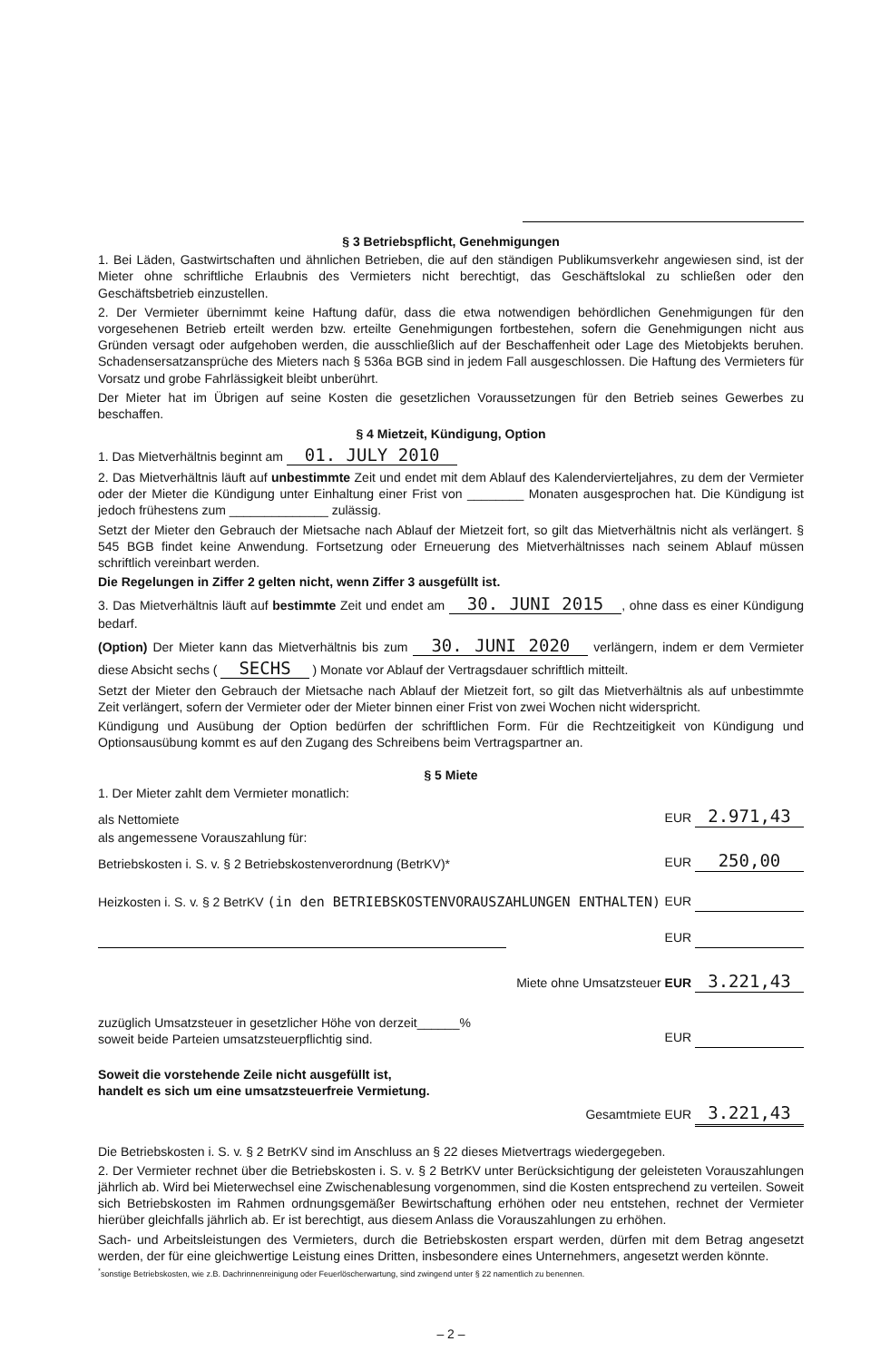§ 3 Betriebspflicht, Genehmigungen
1. Bei Läden, Gastwirtschaften und ähnlichen Betrieben, die auf den ständigen Publikumsverkehr angewiesen sind, ist der Mieter ohne schriftliche Erlaubnis des Vermieters nicht berechtigt, das Geschäftslokal zu schließen oder den Geschäftsbetrieb einzustellen.
2. Der Vermieter übernimmt keine Haftung dafür, dass die etwa notwendigen behördlichen Genehmigungen für den vorgesehenen Betrieb erteilt werden bzw. erteilte Genehmigungen fortbestehen, sofern die Genehmigungen nicht aus Gründen versagt oder aufgehoben werden, die ausschließlich auf der Beschaffenheit oder Lage des Mietobjekts beruhen. Schadensersatzansprüche des Mieters nach § 536a BGB sind in jedem Fall ausgeschlossen. Die Haftung des Vermieters für Vorsatz und grobe Fahrlässigkeit bleibt unberührt.
Der Mieter hat im Übrigen auf seine Kosten die gesetzlichen Voraussetzungen für den Betrieb seines Gewerbes zu beschaffen.
§ 4 Mietzeit, Kündigung, Option
1. Das Mietverhältnis beginnt am 01. JULY 2010
2. Das Mietverhältnis läuft auf unbestimmte Zeit und endet mit dem Ablauf des Kalendervierteljahres, zu dem der Vermieter oder der Mieter die Kündigung unter Einhaltung einer Frist von ________ Monaten ausgesprochen hat. Die Kündigung ist jedoch frühestens zum ______________ zulässig.
Setzt der Mieter den Gebrauch der Mietsache nach Ablauf der Mietzeit fort, so gilt das Mietverhältnis nicht als verlängert. § 545 BGB findet keine Anwendung. Fortsetzung oder Erneuerung des Mietverhältnisses nach seinem Ablauf müssen schriftlich vereinbart werden.
Die Regelungen in Ziffer 2 gelten nicht, wenn Ziffer 3 ausgefüllt ist.
3. Das Mietverhältnis läuft auf bestimmte Zeit und endet am 30. JUNI 2015, ohne dass es einer Kündigung bedarf.
(Option) Der Mieter kann das Mietverhältnis bis zum 30. JUNI 2020 verlängern, indem er dem Vermieter diese Absicht sechs ( SECHS ) Monate vor Ablauf der Vertragsdauer schriftlich mitteilt.
Setzt der Mieter den Gebrauch der Mietsache nach Ablauf der Mietzeit fort, so gilt das Mietverhältnis als auf unbestimmte Zeit verlängert, sofern der Vermieter oder der Mieter binnen einer Frist von zwei Wochen nicht widerspricht.
Kündigung und Ausübung der Option bedürfen der schriftlichen Form. Für die Rechtzeitigkeit von Kündigung und Optionsausübung kommt es auf den Zugang des Schreibens beim Vertragspartner an.
§ 5 Miete
1. Der Mieter zahlt dem Vermieter monatlich:
als Nettomiete EUR 2.971,43
als angemessene Vorauszahlung für:
Betriebskosten i. S. v. § 2 Betriebskostenverordnung (BetrKV)* EUR 250,00
Heizkosten i. S. v. § 2 BetrKV (in den BETRIEBSKOSTENVORAUSZAHLUNGEN ENTHALTEN) EUR
EUR
Miete ohne Umsatzsteuer EUR 3.221,43
zuzüglich Umsatzsteuer in gesetzlicher Höhe von derzeit______%
soweit beide Parteien umsatzsteuerpflichtig sind. EUR
Soweit die vorstehende Zeile nicht ausgefüllt ist,
handelt es sich um eine umsatzsteuerfreie Vermietung.
Gesamtmiete EUR 3.221,43
Die Betriebskosten i. S. v. § 2 BetrKV sind im Anschluss an § 22 dieses Mietvertrags wiedergegeben.
2. Der Vermieter rechnet über die Betriebskosten i. S. v. § 2 BetrKV unter Berücksichtigung der geleisteten Vorauszahlungen jährlich ab. Wird bei Mieterwechsel eine Zwischenablesung vorgenommen, sind die Kosten entsprechend zu verteilen. Soweit sich Betriebskosten im Rahmen ordnungsgemäßer Bewirtschaftung erhöhen oder neu entstehen, rechnet der Vermieter hierüber gleichfalls jährlich ab. Er ist berechtigt, aus diesem Anlass die Vorauszahlungen zu erhöhen.
Sach- und Arbeitsleistungen des Vermieters, durch die Betriebskosten erspart werden, dürfen mit dem Betrag angesetzt werden, der für eine gleichwertige Leistung eines Dritten, insbesondere eines Unternehmers, angesetzt werden könnte.
<sup>*</sup> sonstige Betriebskosten, wie z.B. Dachrinnenreinigung oder Feuerlöscherwartung, sind zwingend unter § 22 namentlich zu benennen.
– 2 –